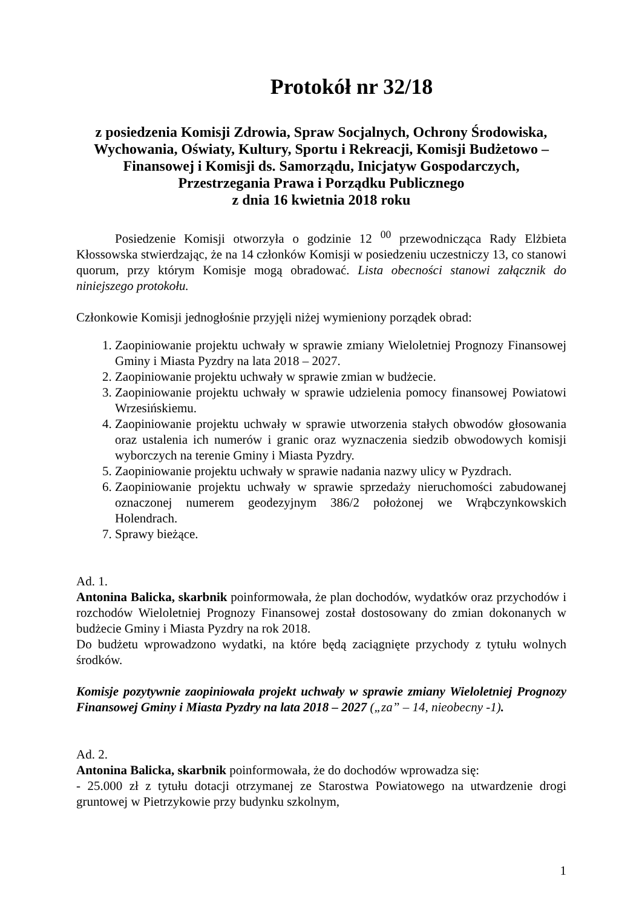Protokół nr 32/18
z posiedzenia Komisji Zdrowia, Spraw Socjalnych, Ochrony Środowiska, Wychowania, Oświaty, Kultury, Sportu i Rekreacji, Komisji Budżetowo – Finansowej i Komisji ds. Samorządu, Inicjatyw Gospodarczych, Przestrzegania Prawa i Porządku Publicznego
z dnia 16 kwietnia 2018 roku
Posiedzenie Komisji otworzyła o godzinie 12 <sup>00</sup> przewodnicząca Rady Elżbieta Kłossowska stwierdzając, że na 14 członków Komisji w posiedzeniu uczestniczy 13, co stanowi quorum, przy którym Komisje mogą obradować. Lista obecności stanowi załącznik do niniejszego protokołu.
Członkowie Komisji jednogłośnie przyjęli niżej wymieniony porządek obrad:
1. Zaopiniowanie projektu uchwały w sprawie zmiany Wieloletniej Prognozy Finansowej Gminy i Miasta Pyzdry na lata 2018 – 2027.
2. Zaopiniowanie projektu uchwały w sprawie zmian w budżecie.
3. Zaopiniowanie projektu uchwały w sprawie udzielenia pomocy finansowej Powiatowi Wrzesińskiemu.
4. Zaopiniowanie projektu uchwały w sprawie utworzenia stałych obwodów głosowania oraz ustalenia ich numerów i granic oraz wyznaczenia siedzib obwodowych komisji wyborczych na terenie Gminy i Miasta Pyzdry.
5. Zaopiniowanie projektu uchwały w sprawie nadania nazwy ulicy w Pyzdrach.
6. Zaopiniowanie projektu uchwały w sprawie sprzedaży nieruchomości zabudowanej oznaczonej numerem geodezyjnym 386/2 położonej we Wrąbczynkowskich Holendrach.
7. Sprawy bieżące.
Ad. 1.
Antonina Balicka, skarbnik poinformowała, że plan dochodów, wydatków oraz przychodów i rozchodów Wieloletniej Prognozy Finansowej został dostosowany do zmian dokonanych w budżecie Gminy i Miasta Pyzdry na rok 2018.
Do budżetu wprowadzono wydatki, na które będą zaciągnięte przychody z tytułu wolnych środków.
Komisje pozytywnie zaopiniowała projekt uchwały w sprawie zmiany Wieloletniej Prognozy Finansowej Gminy i Miasta Pyzdry na lata 2018 – 2027 („za” – 14, nieobecny -1).
Ad. 2.
Antonina Balicka, skarbnik poinformowała, że do dochodów wprowadza się:
- 25.000 zł z tytułu dotacji otrzymanej ze Starostwa Powiatowego na utwardzenie drogi gruntowej w Pietrzykowie przy budynku szkolnym,
1